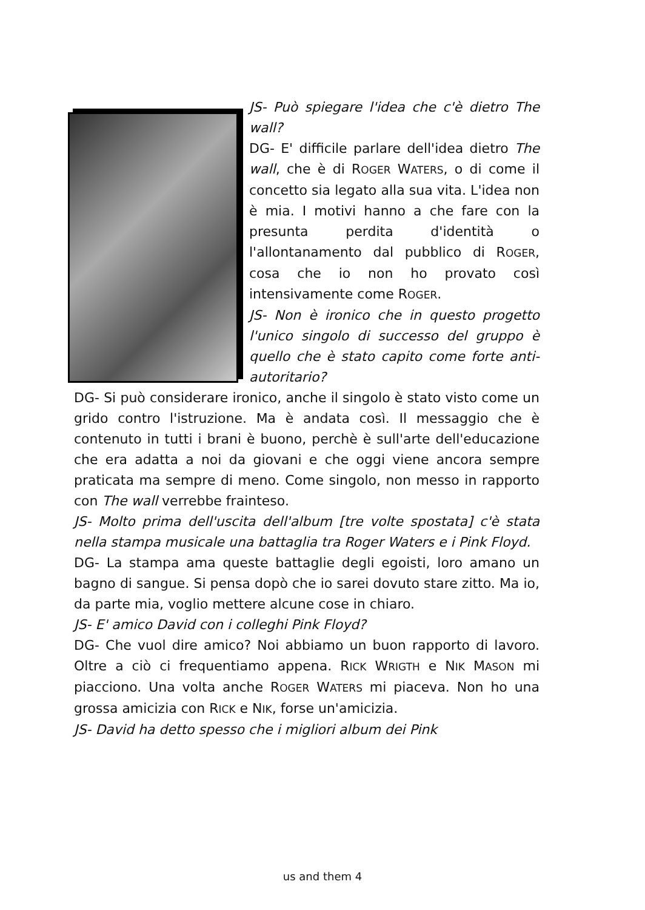JS- Può spiegare l'idea che c'è dietro The wall?
DG- E' difficile parlare dell'idea dietro The wall, che è di ROGER WATERS, o di come il concetto sia legato alla sua vita. L'idea non è mia. I motivi hanno a che fare con la presunta perdita d'identità o l'allontanamento dal pubblico di ROGER, cosa che io non ho provato così intensivamente come ROGER.
JS- Non è ironico che in questo progetto l'unico singolo di successo del gruppo è quello che è stato capito come forte anti-autoritario?
DG- Si può considerare ironico, anche il singolo è stato visto come un grido contro l'istruzione. Ma è andata così. Il messaggio che è contenuto in tutti i brani è buono, perchè è sull'arte dell'educazione che era adatta a noi da giovani e che oggi viene ancora sempre praticata ma sempre di meno. Come singolo, non messo in rapporto con The wall verrebbe frainteso.
JS- Molto prima dell'uscita dell'album [tre volte spostata] c'è stata nella stampa musicale una battaglia tra Roger Waters e i Pink Floyd.
DG- La stampa ama queste battaglie degli egoisti, loro amano un bagno di sangue. Si pensa dopò che io sarei dovuto stare zitto. Ma io, da parte mia, voglio mettere alcune cose in chiaro.
JS- E' amico David con i colleghi Pink Floyd?
DG- Che vuol dire amico? Noi abbiamo un buon rapporto di lavoro. Oltre a ciò ci frequentiamo appena. RICK WRIGTH e NIK MASON mi piacciono. Una volta anche ROGER WATERS mi piaceva. Non ho una grossa amicizia con RICK e NIK, forse un'amicizia.
JS- David ha detto spesso che i migliori album dei Pink
us and them 4